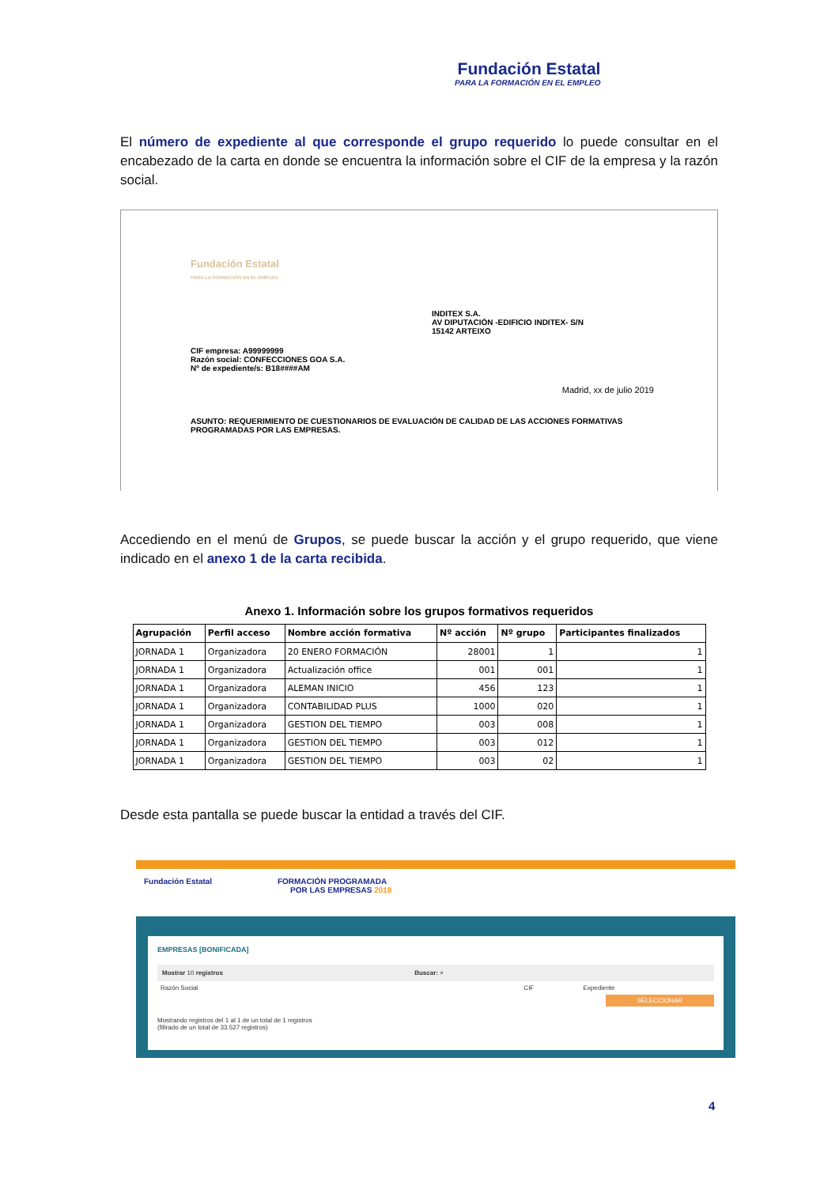Fundación Estatal
PARA LA FORMACIÓN EN EL EMPLEO
El número de expediente al que corresponde el grupo requerido lo puede consultar en el encabezado de la carta en donde se encuentra la información sobre el CIF de la empresa y la razón social.
Fundación Estatal
PARA LA FORMACIÓN EN EL EMPLEO
INDITEX S.A.
AV DIPUTACIÓN -EDIFICIO INDITEX- S/N
15142 ARTEIXO
CIF empresa: A99999999
Razón social: CONFECCIONES GOA S.A.
Nº de expediente/s: B18####AM
Madrid, xx de julio 2019
ASUNTO: REQUERIMIENTO DE CUESTIONARIOS DE EVALUACIÓN DE CALIDAD DE LAS ACCIONES FORMATIVAS PROGRAMADAS POR LAS EMPRESAS.
Accediendo en el menú de Grupos, se puede buscar la acción y el grupo requerido, que viene indicado en el anexo 1 de la carta recibida.
Anexo 1. Información sobre los grupos formativos requeridos
| Agrupación | Perfil acceso | Nombre acción formativa | Nº acción | Nº grupo | Participantes finalizados |
| --- | --- | --- | --- | --- | --- |
| JORNADA 1 | Organizadora | 20 ENERO FORMACIÓN | 28001 | 1 | 1 |
| JORNADA 1 | Organizadora | Actualización office | 001 | 001 | 1 |
| JORNADA 1 | Organizadora | ALEMAN INICIO | 456 | 123 | 1 |
| JORNADA 1 | Organizadora | CONTABILIDAD PLUS | 1000 | 020 | 1 |
| JORNADA 1 | Organizadora | GESTION DEL TIEMPO | 003 | 008 | 1 |
| JORNADA 1 | Organizadora | GESTION DEL TIEMPO | 003 | 012 | 1 |
| JORNADA 1 | Organizadora | GESTION DEL TIEMPO | 003 | 02 | 1 |
Desde esta pantalla se puede buscar la entidad a través del CIF.
Fundación Estatal FORMACIÓN PROGRAMADA
POR LAS EMPRESAS 2018
EMPRESAS [BONIFICADA]
Mostrar 10 registros Buscar: ×
Razón Social CIF Expediente
SELECCIONAR
Mostrando registros del 1 al 1 de un total de 1 registros
(filtrado de un total de 33.527 registros)
4